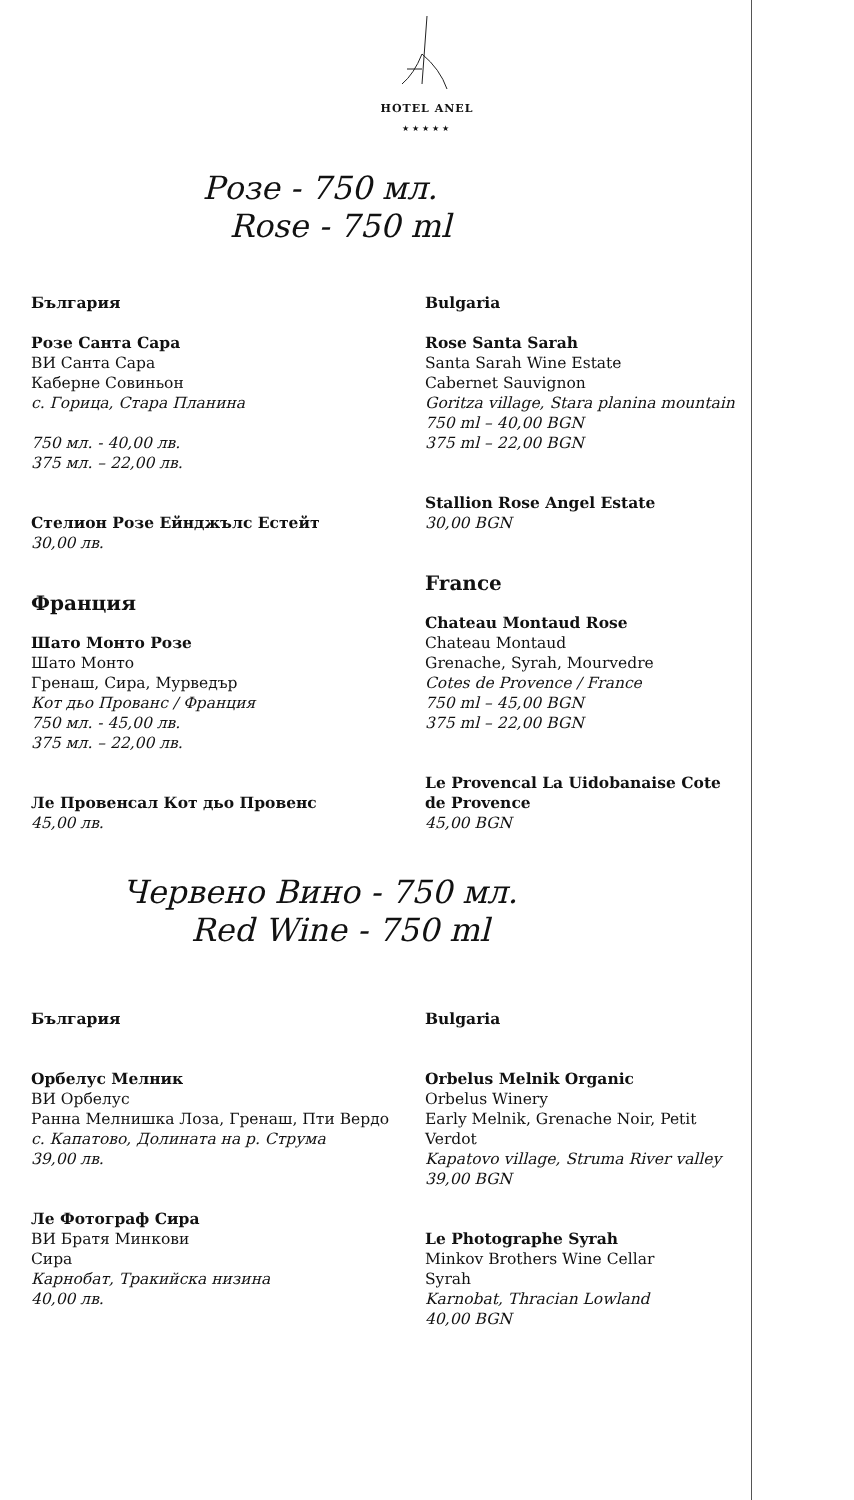HOTEL ANEL
★★★★★
Розе - 750 мл.
Rose - 750 ml
България
Розе Санта Сара
ВИ Санта Сара
Каберне Совиньон
с. Горица, Стара Планина
750 мл. - 40,00 лв.
375 мл. – 22,00 лв.
Стелион Розе Ейнджълс Естейт
30,00 лв.
Франция
Шато Монто Розе
Шато Монто
Гренаш, Сира, Мурведър
Кот дьо Прованс / Франция
750 мл. - 45,00 лв.
375 мл. – 22,00 лв.
Ле Провенсал Кот дьо Провенс
45,00 лв.
Bulgaria
Rose Santa Sarah
Santa Sarah Wine Estate
Cabernet Sauvignon
Goritza village, Stara planina mountain
750 ml – 40,00 BGN
375 ml – 22,00 BGN
Stallion Rose Angel Estate
30,00 BGN
France
Chateau Montaud Rose
Chateau Montaud
Grenache, Syrah, Mourvedre
Cotes de Provence / France
750 ml – 45,00 BGN
375 ml – 22,00 BGN
Le Provencal La Uidobanaise Cote de Provence
45,00 BGN
Червено Вино - 750 мл.
Red Wine - 750 ml
България
Орбелус Мелник
ВИ Орбелус
Ранна Мелнишка Лоза, Гренаш, Пти Вердо
с. Капатово, Долината на р. Струма
39,00 лв.
Ле Фотограф Сира
ВИ Братя Минкови
Сира
Карнобат, Тракийска низина
40,00 лв.
Bulgaria
Orbelus Melnik Organic
Orbelus Winery
Early Melnik, Grenache Noir, Petit Verdot
Kapatovo village, Struma River valley
39,00 BGN
Le Photographe Syrah
Minkov Brothers Wine Cellar
Syrah
Karnobat, Thracian Lowland
40,00 BGN